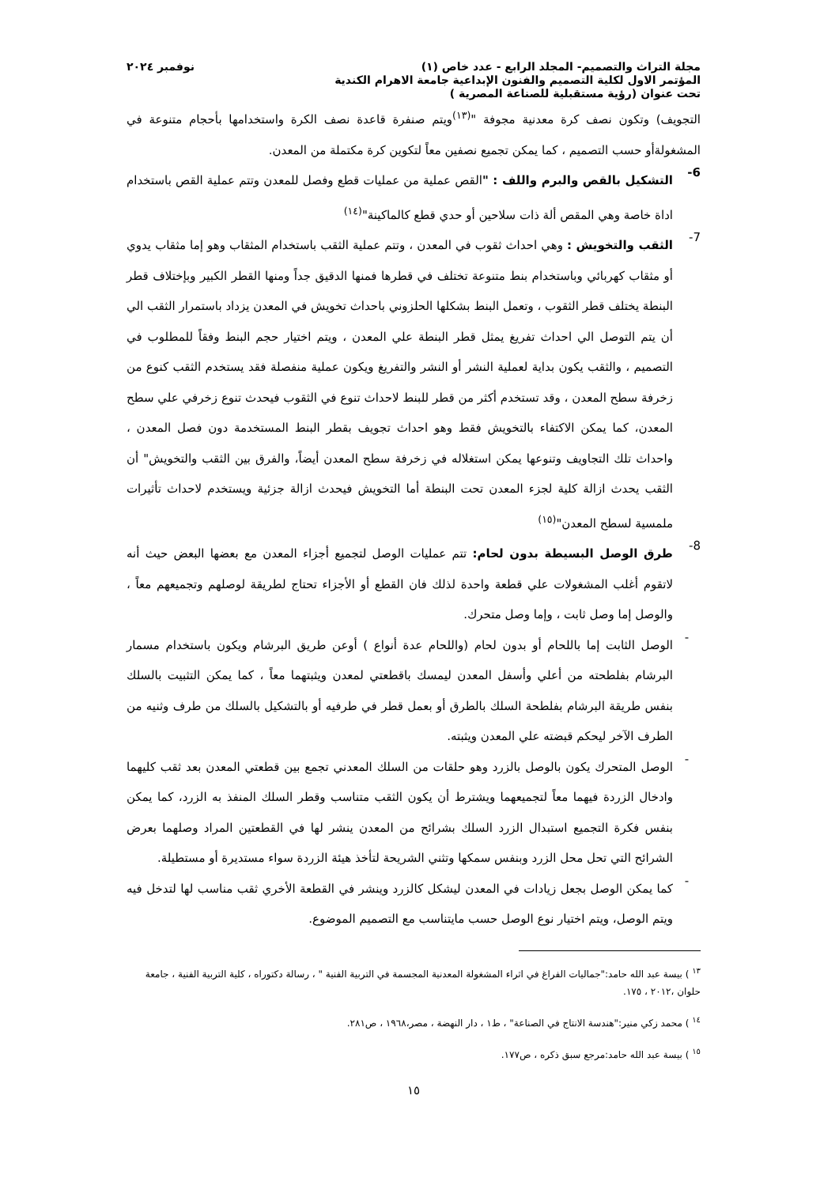مجلة التراث والتصميم- المجلد الرابع - عدد خاص (١) نوفمبر ٢٠٢٤
المؤتمر الاول لكلية التصميم والفنون الإبداعية جامعة الاهرام الكندية
تحت عنوان (رؤية مستقبلية للصناعة المصرية )
التجويف) وتكون نصف كرة معدنية مجوفة "<sup>(١٣)</sup>ويتم صنفرة قاعدة نصف الكرة واستخدامها بأحجام متنوعة في المشغولةأو حسب التصميم ، كما يمكن تجميع نصفين معاً لتكوين كرة مكتملة من المعدن.
6-
التشكيل بالقص والبرم واللف : "القص عملية من عمليات قطع وفصل للمعدن وتتم عملية القص باستخدام اداة خاصة وهي المقص ألة ذات سلاحين أو حدي قطع كالماكينة"<sup>(١٤)</sup>
7-
الثقب والتخويش : وهي احداث ثقوب في المعدن ، وتتم عملية الثقب باستخدام المثقاب وهو إما مثقاب يدوي أو مثقاب كهربائي وباستخدام بنط متنوعة تختلف في قطرها فمنها الدقيق جداً ومنها القطر الكبير وبإختلاف قطر البنطة يختلف قطر الثقوب ، وتعمل البنط بشكلها الحلزوني باحداث تخويش في المعدن يزداد باستمرار الثقب الي أن يتم التوصل الي احداث تفريغ يمثل قطر البنطة علي المعدن ، ويتم اختيار حجم البنط وفقاً للمطلوب في التصميم ، والثقب يكون بداية لعملية النشر أو النشر والتفريغ ويكون عملية منفصلة فقد يستخدم الثقب كنوع من زخرفة سطح المعدن ، وقد تستخدم أكثر من قطر للبنط لاحداث تنوع في الثقوب فيحدث تنوع زخرفي علي سطح المعدن، كما يمكن الاكتفاء بالتخويش فقط وهو احداث تجويف بقطر البنط المستخدمة دون فصل المعدن ، واحداث تلك التجاويف وتنوعها يمكن استغلاله في زخرفة سطح المعدن أيضاً، والفرق بين الثقب والتخويش" أن الثقب يحدث ازالة كلية لجزء المعدن تحت البنطة أما التخويش فيحدث ازالة جزئية ويستخدم لاحداث تأثيرات ملمسية لسطح المعدن"<sup>(١٥)</sup>
8-
طرق الوصل البسيطة بدون لحام: تتم عمليات الوصل لتجميع أجزاء المعدن مع بعضها البعض حيث أنه لاتقوم أغلب المشغولات علي قطعة واحدة لذلك فان القطع أو الأجزاء تحتاج لطريقة لوصلهم وتجميعهم معاً ، والوصل إما وصل ثابت ، وإما وصل متحرك.
-
الوصل الثابت إما باللحام أو بدون لحام (واللحام عدة أنواع ) أوعن طريق البرشام ويكون باستخدام مسمار البرشام بفلطحته من أعلي وأسفل المعدن ليمسك باقطعتي لمعدن ويثبتهما معاً ، كما يمكن التثبيت بالسلك بنفس طريقة البرشام بفلطحة السلك بالطرق أو بعمل قطر في طرفيه أو بالتشكيل بالسلك من طرف وثنيه من الطرف الآخر ليحكم قبضته علي المعدن ويثبته.
-
الوصل المتحرك يكون بالوصل بالزرد وهو حلقات من السلك المعدني تجمع بين قطعتي المعدن بعد ثقب كليهما وادخال الزردة فيهما معاً لتجميعهما ويشترط أن يكون الثقب متناسب وقطر السلك المنفذ به الزرد، كما يمكن بنفس فكرة التجميع استبدال الزرد السلك بشرائح من المعدن ينشر لها في القطعتين المراد وصلهما بعرض الشرائح التي تحل محل الزرد وبنفس سمكها وتثني الشريحة لتأخذ هيئة الزردة سواء مستديرة أو مستطيلة.
-
كما يمكن الوصل بجعل زيادات في المعدن ليشكل كالزرد وينشر في القطعة الأخري ثقب مناسب لها لتدخل فيه ويتم الوصل، ويتم اختيار نوع الوصل حسب مايتناسب مع التصميم الموضوع.
<sup>١٣</sup> ) بيسة عبد الله حامد:"جماليات الفراغ في اثراء المشغولة المعدنية المجسمة في التربية الفنية " ، رسالة دكتوراه ، كلية التربية الفنية ، جامعة حلوان ،٢٠١٢ ، ١٧٥.
<sup>١٤</sup> ) محمد زكي منير:"هندسة الانتاج في الصناعة" ، ط١ ، دار النهضة ، مصر،١٩٦٨ ، ص٢٨١.
<sup>١٥</sup> ) بيسة عبد الله حامد:مرجع سبق ذكره ، ص١٧٧.
١٥